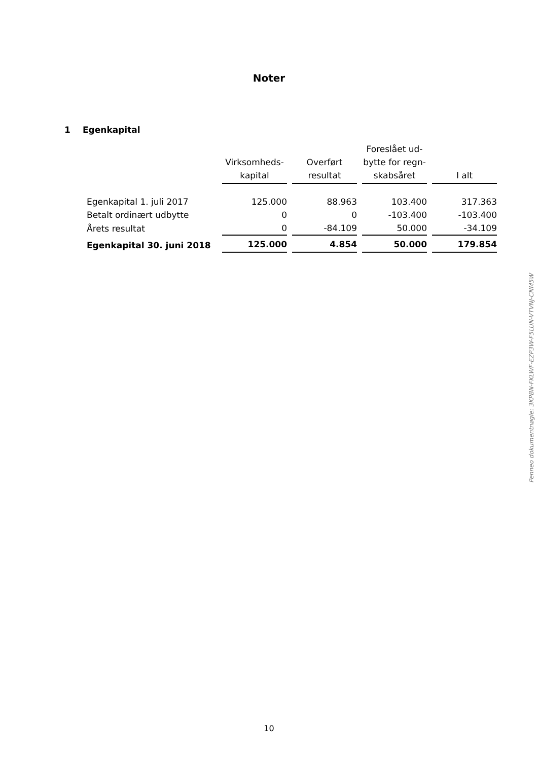Noter
1 Egenkapital
| | Virksomheds- kapital | Overført resultat | Foreslået ud- bytte for regn- skabsåret | I alt |
| --- | --- | --- | --- | --- |
| Egenkapital 1. juli 2017 | 125.000 | 88.963 | 103.400 | 317.363 |
| Betalt ordinært udbytte | 0 | 0 | -103.400 | -103.400 |
| Årets resultat | 0 | -84.109 | 50.000 | -34.109 |
| Egenkapital 30. juni 2018 | 125.000 | 4.854 | 50.000 | 179.854 |
Penneo dokumentnøgle: 3KPBN-FKLWF-EZP3W-F5LUN-VTVNJ-CNM5W
10